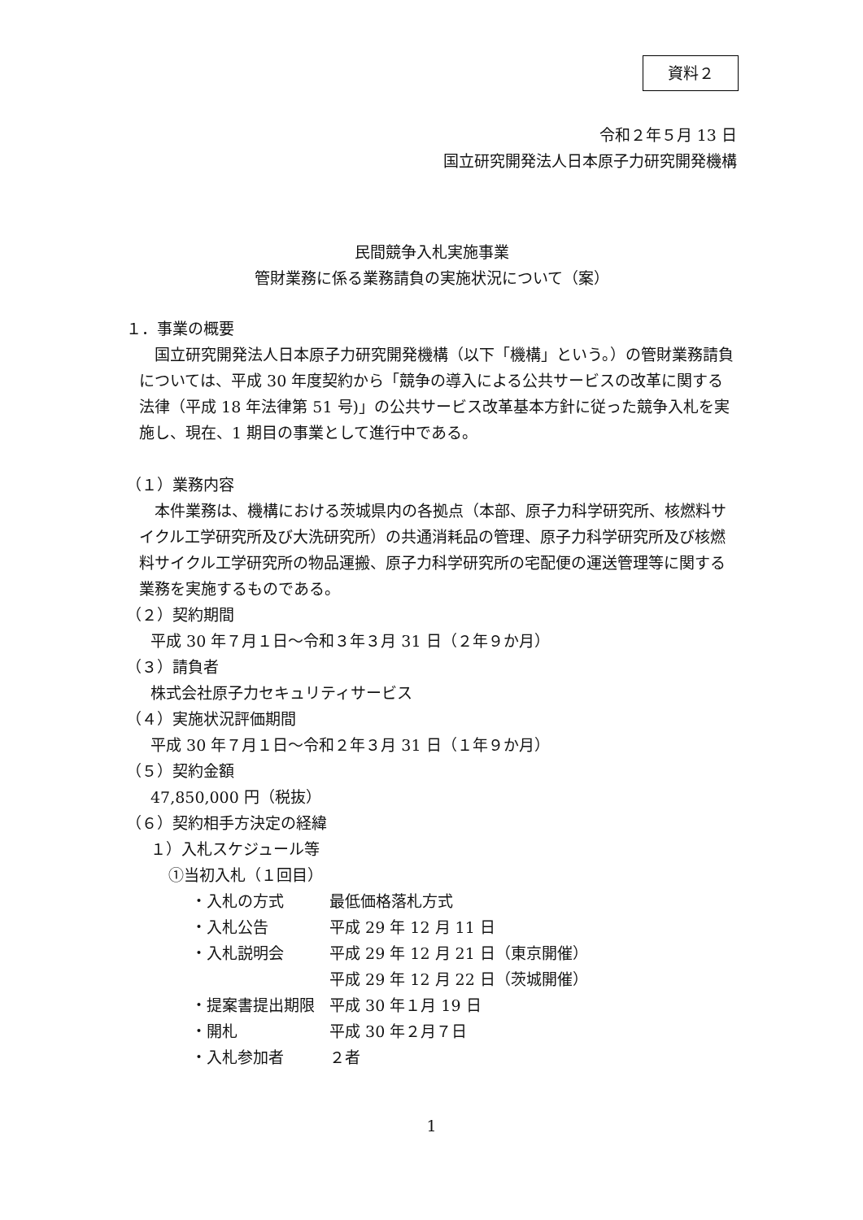資料２
令和２年５月 13 日
国立研究開発法人日本原子力研究開発機構
民間競争入札実施事業
管財業務に係る業務請負の実施状況について（案）
１．事業の概要
国立研究開発法人日本原子力研究開発機構（以下「機構」という。）の管財業務請負については、平成 30 年度契約から「競争の導入による公共サービスの改革に関する法律（平成 18 年法律第 51 号)」の公共サービス改革基本方針に従った競争入札を実施し、現在、1 期目の事業として進行中である。
（１）業務内容
本件業務は、機構における茨城県内の各拠点（本部、原子力科学研究所、核燃料サイクル工学研究所及び大洗研究所）の共通消耗品の管理、原子力科学研究所及び核燃料サイクル工学研究所の物品運搬、原子力科学研究所の宅配便の運送管理等に関する業務を実施するものである。
（２）契約期間
平成 30 年７月１日～令和３年３月 31 日（２年９か月）
（３）請負者
株式会社原子力セキュリティサービス
（４）実施状況評価期間
平成 30 年７月１日～令和２年３月 31 日（１年９か月）
（５）契約金額
47,850,000 円（税抜）
（６）契約相手方決定の経緯
１）入札スケジュール等
①当初入札（１回目）
| ・入札の方式 | 最低価格落札方式 |
| ・入札公告 | 平成 29 年 12 月 11 日 |
| ・入札説明会 | 平成 29 年 12 月 21 日（東京開催） 平成 29 年 12 月 22 日（茨城開催） |
| ・提案書提出期限 | 平成 30 年１月 19 日 |
| ・開札 | 平成 30 年２月７日 |
| ・入札参加者 | ２者 |
1